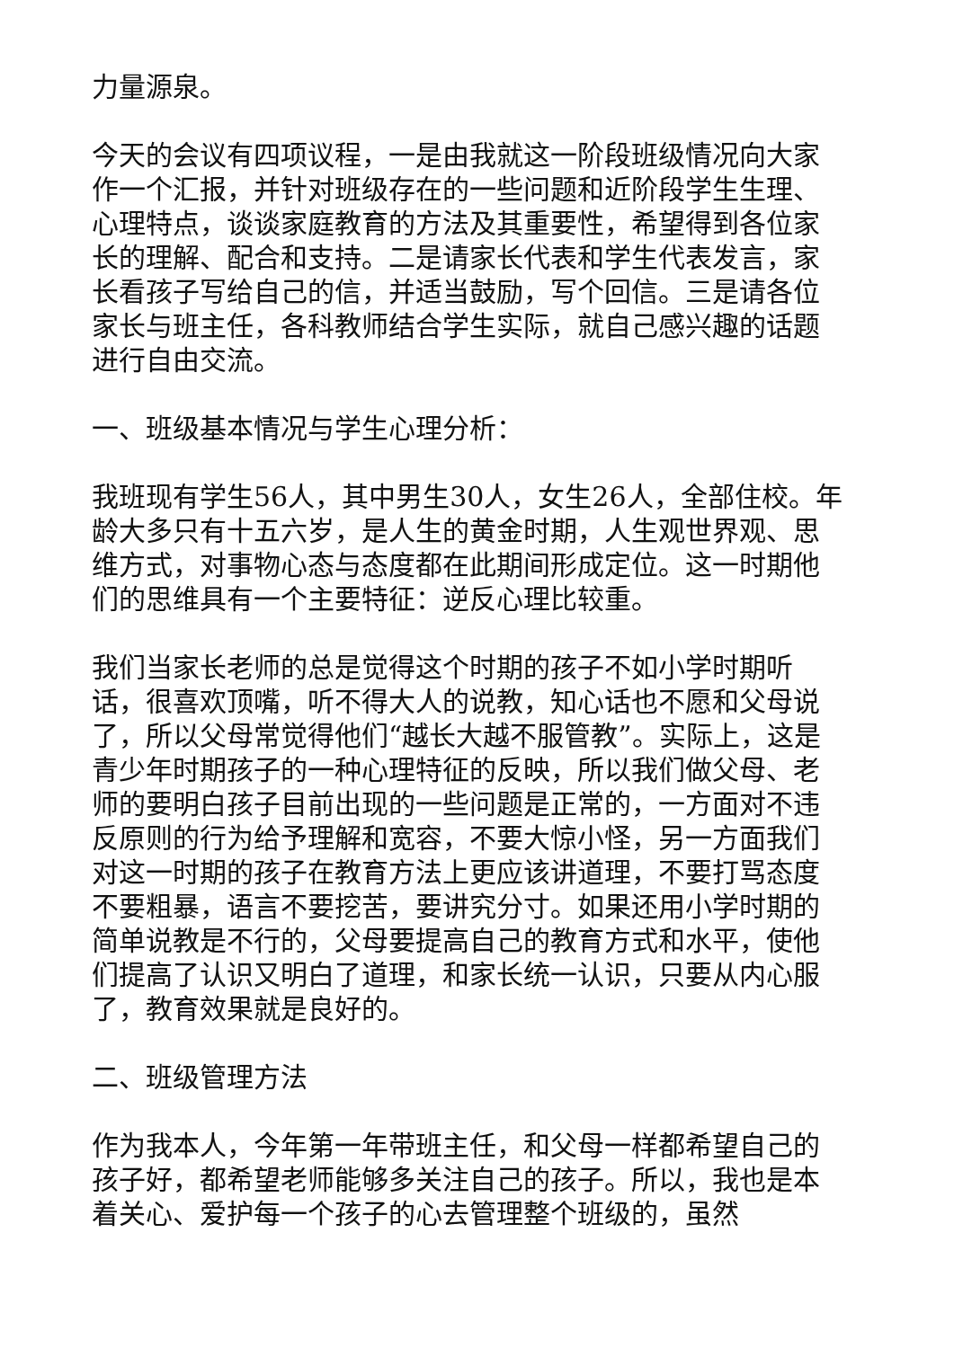力量源泉。
今天的会议有四项议程，一是由我就这一阶段班级情况向大家作一个汇报，并针对班级存在的一些问题和近阶段学生生理、心理特点，谈谈家庭教育的方法及其重要性，希望得到各位家长的理解、配合和支持。二是请家长代表和学生代表发言，家长看孩子写给自己的信，并适当鼓励，写个回信。三是请各位家长与班主任，各科教师结合学生实际，就自己感兴趣的话题进行自由交流。
一、班级基本情况与学生心理分析：
我班现有学生56人，其中男生30人，女生26人，全部住校。年龄大多只有十五六岁，是人生的黄金时期，人生观世界观、思维方式，对事物心态与态度都在此期间形成定位。这一时期他们的思维具有一个主要特征：逆反心理比较重。
我们当家长老师的总是觉得这个时期的孩子不如小学时期听话，很喜欢顶嘴，听不得大人的说教，知心话也不愿和父母说了，所以父母常觉得他们“越长大越不服管教”。实际上，这是青少年时期孩子的一种心理特征的反映，所以我们做父母、老师的要明白孩子目前出现的一些问题是正常的，一方面对不违反原则的行为给予理解和宽容，不要大惊小怪，另一方面我们对这一时期的孩子在教育方法上更应该讲道理，不要打骂态度不要粗暴，语言不要挖苦，要讲究分寸。如果还用小学时期的简单说教是不行的，父母要提高自己的教育方式和水平，使他们提高了认识又明白了道理，和家长统一认识，只要从内心服了，教育效果就是良好的。
二、班级管理方法
作为我本人，今年第一年带班主任，和父母一样都希望自己的孩子好，都希望老师能够多关注自己的孩子。所以，我也是本着关心、爱护每一个孩子的心去管理整个班级的，虽然